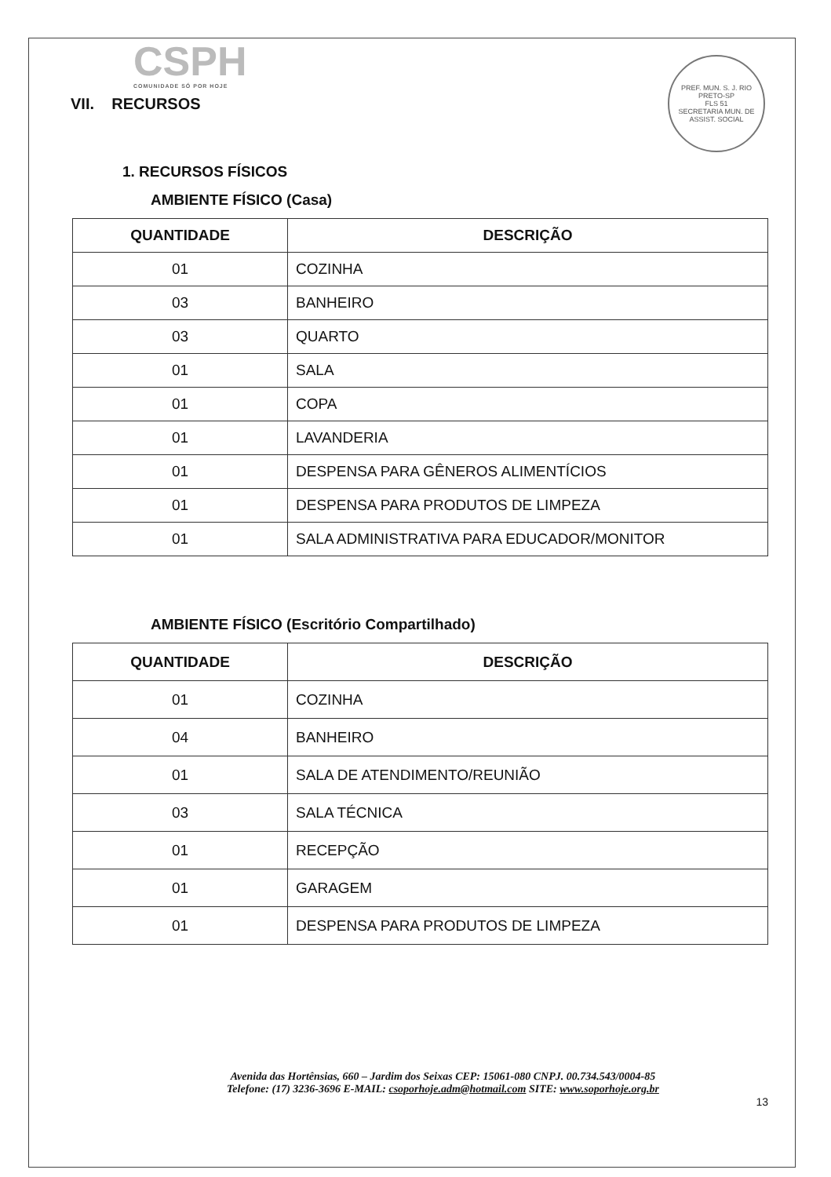PREF. MUN. S. J. RIO PRETO-SP
FLS 51
SECRETARIA MUN. DE ASSIST. SOCIAL
CSPH
COMUNIDADE SÓ POR HOJE
VII. RECURSOS
1. RECURSOS FÍSICOS
AMBIENTE FÍSICO (Casa)
| QUANTIDADE | DESCRIÇÃO |
| --- | --- |
| 01 | COZINHA |
| 03 | BANHEIRO |
| 03 | QUARTO |
| 01 | SALA |
| 01 | COPA |
| 01 | LAVANDERIA |
| 01 | DESPENSA PARA GÊNEROS ALIMENTÍCIOS |
| 01 | DESPENSA PARA PRODUTOS DE LIMPEZA |
| 01 | SALA ADMINISTRATIVA PARA EDUCADOR/MONITOR |
AMBIENTE FÍSICO (Escritório Compartilhado)
| QUANTIDADE | DESCRIÇÃO |
| --- | --- |
| 01 | COZINHA |
| 04 | BANHEIRO |
| 01 | SALA DE ATENDIMENTO/REUNIÃO |
| 03 | SALA TÉCNICA |
| 01 | RECEPÇÃO |
| 01 | GARAGEM |
| 01 | DESPENSA PARA PRODUTOS DE LIMPEZA |
Avenida das Hortênsias, 660 – Jardim dos Seixas CEP: 15061-080 CNPJ. 00.734.543/0004-85
Telefone: (17) 3236-3696 E-MAIL: csoporhoje.adm@hotmail.com SITE: www.soporhoje.org.br
13